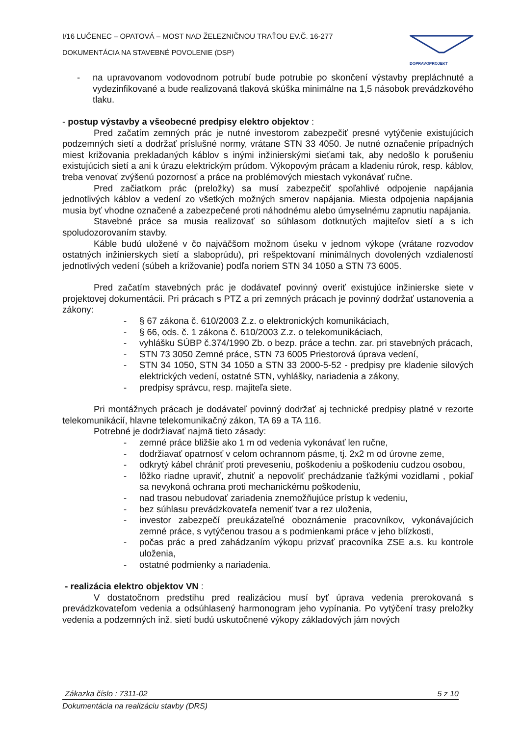I/16 LUČENEC – OPATOVÁ – MOST NAD ŽELEZNIČNOU TRAŤOU EV.Č. 16-277
DOKUMENTÁCIA NA STAVEBNÉ POVOLENIE (DSP)
DOPRAVOPROJEKT
- na upravovanom vodovodnom potrubí bude potrubie po skončení výstavby prepláchnuté a vydezinfikované a bude realizovaná tlaková skúška minimálne na 1,5 násobok prevádzkového tlaku.
- postup výstavby a všeobecné predpisy elektro objektov :
Pred začatím zemných prác je nutné investorom zabezpečiť presné vytýčenie existujúcich podzemných sietí a dodržať príslušné normy, vrátane STN 33 4050. Je nutné označenie prípadných miest križovania prekladaných káblov s inými inžinierskými sieťami tak, aby nedošlo k porušeniu existujúcich sietí a ani k úrazu elektrickým prúdom. Výkopovým prácam a kladeniu rúrok, resp. káblov, treba venovať zvýšenú pozornosť a práce na problémových miestach vykonávať ručne.
Pred začiatkom prác (preložky) sa musí zabezpečiť spoľahlivé odpojenie napájania jednotlivých káblov a vedení zo všetkých možných smerov napájania. Miesta odpojenia napájania musia byť vhodne označené a zabezpečené proti náhodnému alebo úmyselnému zapnutiu napájania.
Stavebné práce sa musia realizovať so súhlasom dotknutých majiteľov sietí a s ich spoludozorovaním stavby.
Káble budú uložené v čo najväčšom možnom úseku v jednom výkope (vrátane rozvodov ostatných inžinierskych sietí a slaboprúdu), pri rešpektovaní minimálnych dovolených vzdialeností jednotlivých vedení (súbeh a križovanie) podľa noriem STN 34 1050 a STN 73 6005.
Pred začatím stavebných prác je dodávateľ povinný overiť existujúce inžinierske siete v projektovej dokumentácii. Pri prácach s PTZ a pri zemných prácach je povinný dodržať ustanovenia a zákony:
- § 67 zákona č. 610/2003 Z.z. o elektronických komunikáciach,
- § 66, ods. č. 1 zákona č. 610/2003 Z.z. o telekomunikáciach,
- vyhlášku SÚBP č.374/1990 Zb. o bezp. práce a techn. zar. pri stavebných prácach,
- STN 73 3050 Zemné práce, STN 73 6005 Priestorová úprava vedení,
- STN 34 1050, STN 34 1050 a STN 33 2000-5-52 - predpisy pre kladenie silových elektrických vedení, ostatné STN, vyhlášky, nariadenia a zákony,
- predpisy správcu, resp. majiteľa siete.
Pri montážnych prácach je dodávateľ povinný dodržať aj technické predpisy platné v rezorte telekomunikácií, hlavne telekomunikačný zákon, TA 69 a TA 116.
Potrebné je dodržiavať najmä tieto zásady:
- zemné práce bližšie ako 1 m od vedenia vykonávať len ručne,
- dodržiavať opatrnosť v celom ochrannom pásme, tj. 2x2 m od úrovne zeme,
- odkrytý kábel chrániť proti preveseniu, poškodeniu a poškodeniu cudzou osobou,
- lôžko riadne upraviť, zhutniť a nepovoliť prechádzanie ťažkými vozidlami , pokiaľ sa nevykoná ochrana proti mechanickému poškodeniu,
- nad trasou nebudovať zariadenia znemožňujúce prístup k vedeniu,
- bez súhlasu prevádzkovateľa nemeniť tvar a rez uloženia,
- investor zabezpečí preukázateľné oboznámenie pracovníkov, vykonávajúcich zemné práce, s vytýčenou trasou a s podmienkami práce v jeho blízkosti,
- počas prác a pred zahádzaním výkopu prizvať pracovníka ZSE a.s. ku kontrole uloženia,
- ostatné podmienky a nariadenia.
- realizácia elektro objektov VN :
V dostatočnom predstihu pred realizáciou musí byť úprava vedenia prerokovaná s prevádzkovateľom vedenia a odsúhlasený harmonogram jeho vypínania. Po vytýčení trasy preložky vedenia a podzemných inž. sietí budú uskutočnené výkopy základových jám nových
Zákazka číslo : 7311-02 5 z 10
Dokumentácia na realizáciu stavby (DRS)